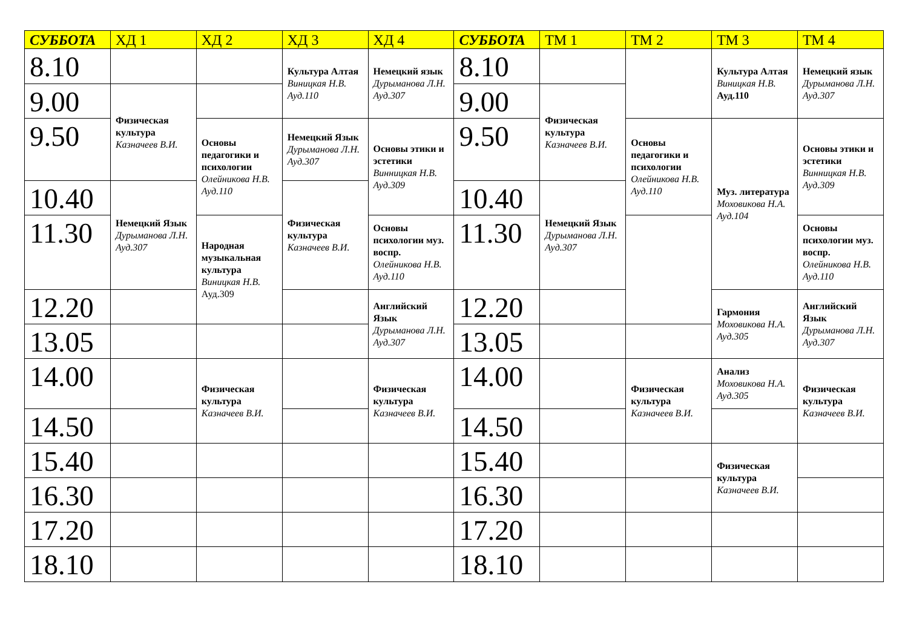| СУББОТА | ХД 1 | ХД 2 | ХД 3 | ХД 4 | СУББОТА | ТМ 1 | ТМ 2 | ТМ 3 | ТМ 4 |
| --- | --- | --- | --- | --- | --- | --- | --- | --- | --- |
| 8.10 | | | Культура Алтая Виницкая Н.В. Ауд.110 | Немецкий язык Дурыманова Л.Н. Ауд.307 | 8.10 | | | Культура Алтая Виницкая Н.В. Ауд.110 | Немецкий язык Дурыманова Л.Н. Ауд.307 |
| 9.00 | Физическая культура Казначеев В.И. | | | | 9.00 | Физическая культура Казначеев В.И. | | | |
| 9.50 | | Основы педагогики и психологии Олейникова Н.В. Ауд.110 | Немецкий Язык Дурыманова Л.Н. Ауд.307 | Основы этики и эстетики Винницкая Н.В. Ауд.309 | 9.50 | | Основы педагогики и психологии Олейникова Н.В. Ауд.110 | Муз. литература Моховикова Н.А. Ауд.104 | Основы этики и эстетики Винницкая Н.В. Ауд.309 |
| 10.40 | Немецкий Язык Дурыманова Л.Н. Ауд.307 | | Физическая культура Казначеев В.И. | | 10.40 | Немецкий Язык Дурыманова Л.Н. Ауд.307 | | | |
| 11.30 | | Народная музыкальная культура Виницкая Н.В. Ауд.309 | | Основы психологии муз. воспр. Олейникова Н.В. Ауд.110 | 11.30 | | | | Основы психологии муз. воспр. Олейникова Н.В. Ауд.110 |
| 12.20 | | | | Английский Язык Дурыманова Л.Н. Ауд.307 | 12.20 | | | Гармония Моховикова Н.А. Ауд.305 | Английский Язык Дурыманова Л.Н. Ауд.307 |
| 13.05 | | | | | 13.05 | | | | |
| 14.00 | | Физическая культура Казначеев В.И. | | Физическая культура Казначеев В.И. | 14.00 | | Физическая культура Казначеев В.И. | Анализ Моховикова Н.А. Ауд.305 | Физическая культура Казначеев В.И. |
| 14.50 | | | | | 14.50 | | | | |
| 15.40 | | | | | 15.40 | | | Физическая культура Казначеев В.И. | |
| 16.30 | | | | | 16.30 | | | | |
| 17.20 | | | | | 17.20 | | | | |
| 18.10 | | | | | 18.10 | | | | |